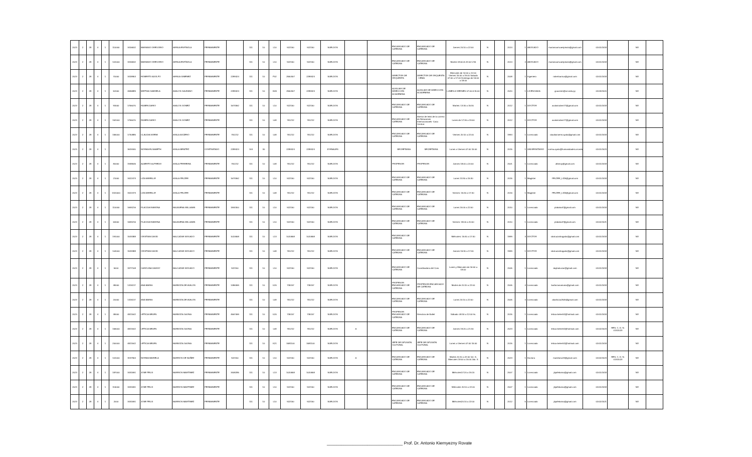| 2023 | 2 | 28 | 4 | 1 | 110000 | 3416532 | MARIANO GREGORIO | ARRUA ESPÍNOLA | PERMANENTE | | 111 | 10 | L10 | 922150 | 922150 | SUELDOS | | | ENCARGADO DE CATEDRA | ENCARGADO DE CATEDRA | Jueves 20:10 a 22:00 | N | | 2014 | 1 | ABOGADO | marianoarruaespinola@gmail.com | 01/01/2018 | | NO | |
| 2023 | 2 | 28 | 4 | 1 | 101000 | 3416532 | MARIANO GREGORIO | ARRUA ESPÍNOLA | PERMANENTE | | 111 | 10 | L10 | 922150 | 922150 | SUELDOS | | | ENCARGADO DE CATEDRA | ENCARGADO DE CATEDRA | Martes 18:00 A 22:00 C/15 | N | | 2014 | 4 | ABOGADO | marianoarruaespinola@gmail.com | 01/01/2018 | | NO | |
| 2023 | 2 | 28 | 4 | 1 | 70000 | 3418953 | ROBERTO ADOLFO | ARRUA GIMENEZ | PERMANENTE | 2289324 | 111 | 10 | F02 | 2550307 | 2289324 | SUELDOS | | | DIRECTOR DE ORQUESTA | DIRECTOR DE ORQUESTA - CEMA | Miercoles de 10:00 a 12:00 Viernes 15:00 a 19:00 Sabado 07:00 a 17:00 Domingo de 16:00 a 18:00 | N | | 2008 | 1 | Ingeniero | robertoarrua@gmail.com | 01/01/2018 | | NO | |
| 2023 | 2 | 28 | 4 | 1 | 52000 | 4696889 | MIRTHA GABRIELA | AVALOS GALEANO | PERMANENTE | 2289324 | 111 | 10 | H09 | 2550307 | 2289324 | SUELDOS | | | AUXILIAR DE DIRECCION ACADEMINA | AUXILIAR DE DIRECCION ACADEMINA | LUNES A VIERNES 07:00 A 15:00 | N | | 2020 | 1 | LICENCIADA | gcaceres@uni.edu.py | 01/03/2020 | | NO | |
| 2023 | 2 | 28 | 4 | 1 | 93000 | 1756070 | RUBEN DARIO | AVALOS GOMEZ | PERMANENTE | 1673362 | 111 | 10 | L10 | 922150 | 922150 | SUELDOS | | | ENCARGADO DE CATEDRA | ENCARGADO DE CATEDRA | Martes: 13:30 a 15:30 | N | | 2012 | 1 | DOCTOR | avalosruben77@gmail.com | 01/01/2018 | | NO | |
| 2023 | 2 | 28 | 4 | 1 | 152000 | 1756070 | RUBEN DARIO | AVALOS GOMEZ | PERMANENTE | | 111 | 10 | L08 | 751212 | 751212 | SUELDOS | | | ENCARGADO DE CATEDRA | Asesor de tesis de la carrera de Relaciones Internacionaels- Casa Central. | Lunes de 17:30 a 19:00 | N | | 2012 | 1 | DOCTOR | avalosruben77@gmail.com | 01/01/2018 | | NO | |
| 2023 | 2 | 28 | 4 | 1 | 155000 | 1730885 | CLAUDIA NOEMI | AYALA AGÜERO | PERMANENTE | 751212 | 111 | 10 | L08 | 751212 | 751212 | SUELDOS | | | ENCARGADO DE CATEDRA | ENCARGADO DE CATEDRA | Viernes 20:10 a 22:00 | N | | 1994 | 1 | Licenciado | claudianoemi.ayala@gmail.com | 01/01/2018 | | NO | |
| 2023 | 2 | 28 | 4 | 1 | | 3619340 | NORMA ELISABETH | AYALA BENITEZ | CONTRATADO | 2289324 | 144 | 30 | | 2289324 | 2289324 | JORNALES | | | SECRETARIA | SECRETARIA | Lunes a Viernes 07:00 15:00 | N | | 2015 | 1 | UNIVERSITARIO | norma.ayala@humanidades.uni.edu.py | 01/01/2023 | | NO | |
| 2023 | 2 | 28 | 4 | 1 | 80000 | 1938546 | ALBERTO ALFREDO | AYALA FERREIRA | PERMANENTE | 751212 | 111 | 10 | L08 | 751212 | 751212 | SUELDOS | | | PROFESOR | PROFESOR | Jueves 18:00 a 20:00 | N | | 2001 | 1 | Licenciado | alberay@gmail.com | 01/01/2018 | | NO | |
| 2023 | 2 | 28 | 4 | 1 | 21000 | 3422473 | LIZA MIREILLE | AYALA PELZER | PERMANENTE | 1673362 | 111 | 10 | L10 | 922150 | 922150 | SUELDOS | | | ENCARGADO DE CATEDRA | ENCARGADO DE CATEDRA | Lunes 13:30 a 15:30 | N | | 2015 | 1 | Magister | PELZER_LIZA@gmail.com | 01/01/2018 | | NO | |
| 2023 | 2 | 28 | 4 | 1 | 1320000 | 3422473 | LIZA MIREILLE | AYALA PELZER | PERMANENTE | | 111 | 10 | L08 | 751212 | 751212 | SUELDOS | | | ENCARGADO DE CATEDRA | ENCARGADO DE CATEDRA | Viernes: 15:40 a 17:40 | N | | 2016 | 1 | Magister | PELZER_LIZA@gmail.com | 01/01/2018 | | NO | |
| 2023 | 2 | 28 | 4 | 1 | 110000 | 1693216 | PLACIDA RAMONA | BALBUENA WILLIAMS | PERMANENTE | 1844300 | 111 | 10 | L10 | 922150 | 922150 | SUELDOS | | | ENCARGADO DE CATEDRA | ENCARGADO DE CATEDRA | Lunes 20:00 a 22:00 | N | | 2010 | 1 | Licenciado | plabalwi7@gmail.com | 01/01/2018 | | NO | |
| 2023 | 2 | 28 | 4 | 1 | 64000 | 1693216 | PLACIDA RAMONA | BALBUENA WILLIAMS | PERMANENTE | | 111 | 10 | L10 | 922150 | 922150 | SUELDOS | | | ENCARGADO DE CATEDRA | ENCARGADO DE CATEDRA | Viernes: 18:00 a 20:00 | N | | 2010 | 1 | Licenciado | plabalwi7@gmail.com | 01/02/2021 | | NO | |
| 2023 | 2 | 28 | 4 | 1 | 191000 | 1533388 | CRISTIAN DAVID | BALCAZAR BOGADO | PERMANENTE | 1020558 | 111 | 10 | L13 | 1020558 | 1020558 | SUELDOS | | | ENCARGADO DE CATEDRA | | Miércoles: 15:40 a 17:40 | N | | 1999 | 3 | DOCTOR | cbalcazarbogado@gmail.com | 01/01/2018 | | NO | |
| 2023 | 2 | 28 | 4 | 1 | 104000 | 1533388 | CRISTIAN DAVID | BALCAZAR BOGADO | PERMANENTE | | 111 | 10 | L08 | 751212 | 751212 | SUELDOS | | | ENCARGADO DE CATEDRA | ENCARGADO DE CATEDRA | Jueves 15:30 a 17:40 | N | | 1999 | 1 | DOCTOR | cbalcazarbogado@gmail.com | 01/01/2018 | | NO | |
| 2023 | 2 | 28 | 4 | 1 | 5000 | 3377108 | CAROLINA DAISSY | BALCAZAR BOGADO | PERMANENTE | 922150 | 111 | 10 | L10 | 922150 | 922150 | SUELDOS | | | ENCARGADO DE CATEDRA | Coordinadora del Coro | Lunes y Miercoles de 16:00 a 18:00 | N | | 2005 | 1 | Licenciado | daybalcazar@gmail.com | 01/01/2018 | | NO | |
| 2023 | 2 | 28 | 4 | 1 | 48000 | 1415117 | ANA MARIA | BARBOZA DE AVALOS | PERMANENTE | 1486369 | 111 | 10 | U20 | 735157 | 735157 | SUELDOS | | | PROFESOR ENCARGADO DE CATEDRA | PROFESOR ENCARGADO DE CATEDRA | Martes de 20:10 a 22:00 | N | | 2005 | 4 | Licenciado | barbozanamaria@gmail.com | 01/01/2018 | | NO | |
| 2023 | 2 | 28 | 4 | 1 | 20000 | 1415117 | ANA MARIA | BARBOZA DE AVALOS | PERMANENTE | | 111 | 10 | L08 | 751212 | 751212 | SUELDOS | | | ENCARGADO DE CATEDRA | ENCARGADO DE CATEDRA | Lunes 20:10 a 22:00 | N | | 2005 | 4 | Licenciado | abarboza2505@gmail.com | 01/01/2018 | | NO | |
| 2023 | 2 | 28 | 4 | 1 | 48000 | 4821542 | LETICIA BELEN | BARBOZA GAONA | PERMANENTE | 4567469 | 111 | 10 | U20 | 735157 | 735157 | SUELDOS | | | PROFESOR ENCARGADO DE CATEDRA | Directora de Ballet | Sábado: 08:30 a 12:00 hs. | N | | 2015 | 1 | Licenciado | leticia-belen92@hotmail.com | 01/01/2018 | | NO | |
| 2023 | 2 | 28 | 4 | 1 | 156000 | 4821542 | LETICIA BELEN | BARBOZA GAONA | PERMANENTE | | 111 | 10 | L08 | 751212 | 751212 | SUELDOS | A | | ENCARGADO DE CATEDRA | ENCARGADO DE CATEDRA | Jueves 19:20 a 21:30 | N | | 2023 | 1 | Licenciado | leticia-belen92@hotmail.com | 01/02/2023 | RES. C. D. N. 013/2023 | NO | |
| 2023 | 2 | 28 | 4 | 1 | 200000 | 4821542 | LETICIA BELEN | BARBOZA GAONA | PERMANENTE | | 111 | 10 | K21 | 3081100 | 3081100 | SUELDOS | | | JEFE DE DIFUSIÓN CULTURAL | JEFE DE DIFUSIÓN CULTURAL | Lunes a Viernes 07:00 15:00 | N | | 2015 | 1 | Licenciado | leticia-belen92@hotmail.com | 01/01/2018 | | NO | |
| 2023 | 2 | 28 | 4 | 1 | 101000 | 3197964 | NORMA MARIELA | BARRIOS DE NUÑEZ | PERMANENTE | 922150 | 111 | 10 | L10 | 922150 | 922150 | SUELDOS | A | | ENCARGADO DE CATEDRA | ENCARGADO DE CATEDRA | Martes 20:10 a 22:00 1er. S. Miercoles 18:00 a 20:00 2do. S | N | | 2023 | 1 | Doctora | marielanu19@gmail.com | 01/02/2023 | RES. C. D. N. 013/2023 | NO | |
| 2023 | 2 | 28 | 4 | 1 | 187000 | 3431591 | JOSE FELIX | BARRIOS MARTINEZ | PERMANENTE | 3408285 | 111 | 10 | L13 | 1020558 | 1020558 | SUELDOS | | | ENCARGADO DE CATEDRA | ENCARGADO DE CATEDRA | Miércoles17:20 a 19:20 | N | | 2007 | 1 | Licenciado | jbjofebama@gmail.com | 01/01/2018 | | NO | |
| 2023 | 2 | 28 | 4 | 1 | 116000 | 3431591 | JOSE FELIX | BARRIOS MARTINEZ | PERMANENTE | | 111 | 10 | L10 | 922150 | 922150 | SUELDOS | | | ENCARGADO DE CATEDRA | ENCARGADO DE CATEDRA | Miércoles 20:10 a 22:00 | N | | 2007 | 1 | Licenciado | jbjofebama@gmail.com | 01/01/2018 | | NO | |
| 2023 | 2 | 28 | 4 | 1 | 2000 | 3431591 | JOSE FELIX | BARRIOS MARTINEZ | PERMANENTE | | 111 | 10 | L10 | 922150 | 922150 | SUELDOS | | | ENCARGADO DE CATEDRA | ENCARGADO DE CATEDRA | Miércoles20:10 a 22:00 | N | | 2012 | 5 | Licenciado | jbjofebama@gmail.com | 01/02/2021 | | NO | |
________________________________ Prof. Dr. Antonio Kiernyezny Rovate